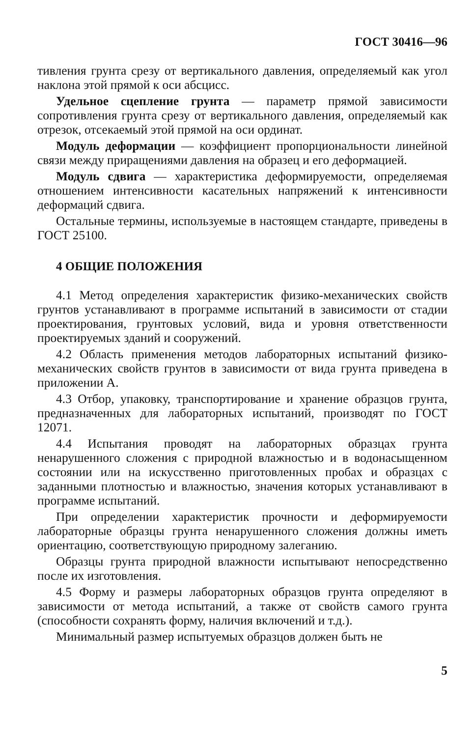ГОСТ 30416—96
тивления грунта срезу от вертикального давления, определяемый как угол наклона этой прямой к оси абсцисс.
Удельное сцепление грунта — параметр прямой зависимости сопротивления грунта срезу от вертикального давления, определяемый как отрезок, отсекаемый этой прямой на оси ординат.
Модуль деформации — коэффициент пропорциональности линейной связи между приращениями давления на образец и его деформацией.
Модуль сдвига — характеристика деформируемости, определяемая отношением интенсивности касательных напряжений к интенсивности деформаций сдвига.
Остальные термины, используемые в настоящем стандарте, приведены в ГОСТ 25100.
4 ОБЩИЕ ПОЛОЖЕНИЯ
4.1 Метод определения характеристик физико-механических свойств грунтов устанавливают в программе испытаний в зависимости от стадии проектирования, грунтовых условий, вида и уровня ответственности проектируемых зданий и сооружений.
4.2 Область применения методов лабораторных испытаний физико-механических свойств грунтов в зависимости от вида грунта приведена в приложении А.
4.3 Отбор, упаковку, транспортирование и хранение образцов грунта, предназначенных для лабораторных испытаний, производят по ГОСТ 12071.
4.4 Испытания проводят на лабораторных образцах грунта ненарушенного сложения с природной влажностью и в водонасыщенном состоянии или на искусственно приготовленных пробах и образцах с заданными плотностью и влажностью, значения которых устанавливают в программе испытаний.
При определении характеристик прочности и деформируемости лабораторные образцы грунта ненарушенного сложения должны иметь ориентацию, соответствующую природному залеганию.
Образцы грунта природной влажности испытывают непосредственно после их изготовления.
4.5 Форму и размеры лабораторных образцов грунта определяют в зависимости от метода испытаний, а также от свойств самого грунта (способности сохранять форму, наличия включений и т.д.).
Минимальный размер испытуемых образцов должен быть не
5